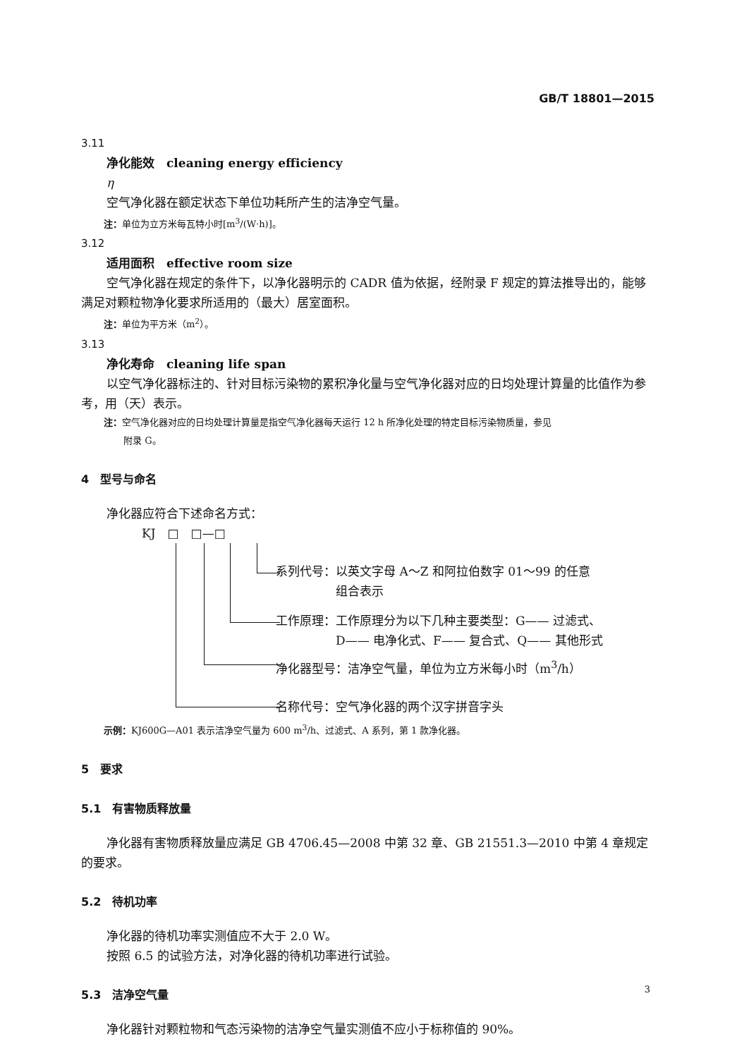GB/T 18801—2015
3.11
净化能效　cleaning energy efficiency
η
空气净化器在额定状态下单位功耗所产生的洁净空气量。
注：单位为立方米每瓦特小时[m<sup>3</sup>/(W·h)]。
3.12
适用面积　effective room size
空气净化器在规定的条件下，以净化器明示的 CADR 值为依据，经附录 F 规定的算法推导出的，能够满足对颗粒物净化要求所适用的（最大）居室面积。
注：单位为平方米（m<sup>2</sup>）。
3.13
净化寿命　cleaning life span
以空气净化器标注的、针对目标污染物的累积净化量与空气净化器对应的日均处理计算量的比值作为参考，用（天）表示。
注：空气净化器对应的日均处理计算量是指空气净化器每天运行 12 h 所净化处理的特定目标污染物质量，参见
附录 G。
4　型号与命名
净化器应符合下述命名方式：
KJ　□　□—□
系列代号：以英文字母 A～Z 和阿拉伯数字 01～99 的任意
　　　　　组合表示
工作原理：工作原理分为以下几种主要类型：G—— 过滤式、
　　　　　D—— 电净化式、F—— 复合式、Q—— 其他形式
净化器型号：洁净空气量，单位为立方米每小时（m<sup>3</sup>/h）
名称代号：空气净化器的两个汉字拼音字头
示例：KJ600G—A01 表示洁净空气量为 600 m<sup>3</sup>/h、过滤式、A 系列，第 1 款净化器。
5　要求
5.1　有害物质释放量
净化器有害物质释放量应满足 GB 4706.45—2008 中第 32 章、GB 21551.3—2010 中第 4 章规定的要求。
5.2　待机功率
净化器的待机功率实测值应不大于 2.0 W。
按照 6.5 的试验方法，对净化器的待机功率进行试验。
5.3　洁净空气量
净化器针对颗粒物和气态污染物的洁净空气量实测值不应小于标称值的 90%。
3